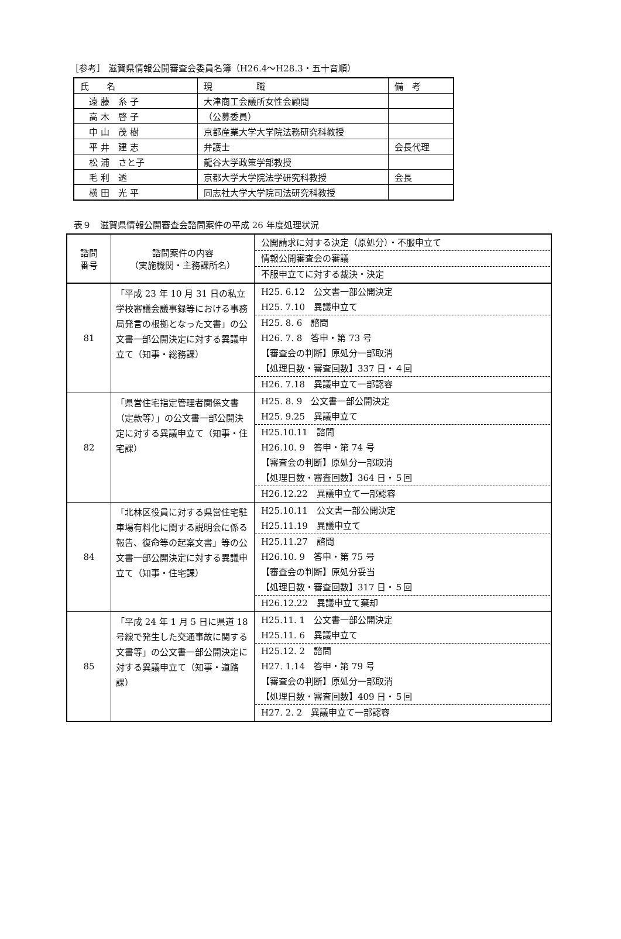［参考］ 滋賀県情報公開審査会委員名簿（H26.4～H28.3・五十音順）
| 氏 名 | 現 職 | 備 考 |
| 遠 藤 糸 子 | 大津商工会議所女性会顧問 | |
| 高 木 啓 子 | （公募委員） | |
| 中 山 茂 樹 | 京都産業大学大学院法務研究科教授 | |
| 平 井 建 志 | 弁護士 | 会長代理 |
| 松 浦 さと子 | 龍谷大学政策学部教授 | |
| 毛 利 透 | 京都大学大学院法学研究科教授 | 会長 |
| 横 田 光 平 | 同志社大学大学院司法研究科教授 | |
表９　滋賀県情報公開審査会諮問案件の平成 26 年度処理状況
| 諮問 番号 | 諮問案件の内容 （実施機関・主務課所名） | 公開請求に対する決定（原処分）・不服申立て 情報公開審査会の審議 不服申立てに対する裁決・決定 |
| --- | --- | --- |
| 81 | 「平成 23 年 10 月 31 日の私立学校審議会議事録等における事務局発言の根拠となった文書」の公文書一部公開決定に対する異議申立て（知事・総務課） | H25. 6.12 公文書一部公開決定 H25. 7.10 異議申立て H25. 8. 6 諮問 H26. 7. 8 答申・第 73 号 【審査会の判断】原処分一部取消 【処理日数・審査回数】337 日・４回 H26. 7.18 異議申立て一部認容 |
| 82 | 「県営住宅指定管理者関係文書（定款等）」の公文書一部公開決定に対する異議申立て（知事・住宅課） | H25. 8. 9 公文書一部公開決定 H25. 9.25 異議申立て H25.10.11 諮問 H26.10. 9 答申・第 74 号 【審査会の判断】原処分一部取消 【処理日数・審査回数】364 日・５回 H26.12.22 異議申立て一部認容 |
| 84 | 「北林区役員に対する県営住宅駐車場有料化に関する説明会に係る報告、復命等の起案文書」等の公文書一部公開決定に対する異議申立て（知事・住宅課） | H25.10.11 公文書一部公開決定 H25.11.19 異議申立て H25.11.27 諮問 H26.10. 9 答申・第 75 号 【審査会の判断】原処分妥当 【処理日数・審査回数】317 日・５回 H26.12.22 異議申立て棄却 |
| 85 | 「平成 24 年 1 月 5 日に県道 18 号線で発生した交通事故に関する文書等」の公文書一部公開決定に対する異議申立て（知事・道路課） | H25.11. 1 公文書一部公開決定 H25.11. 6 異議申立て H25.12. 2 諮問 H27. 1.14 答申・第 79 号 【審査会の判断】原処分一部取消 【処理日数・審査回数】409 日・５回 H27. 2. 2 異議申立て一部認容 |